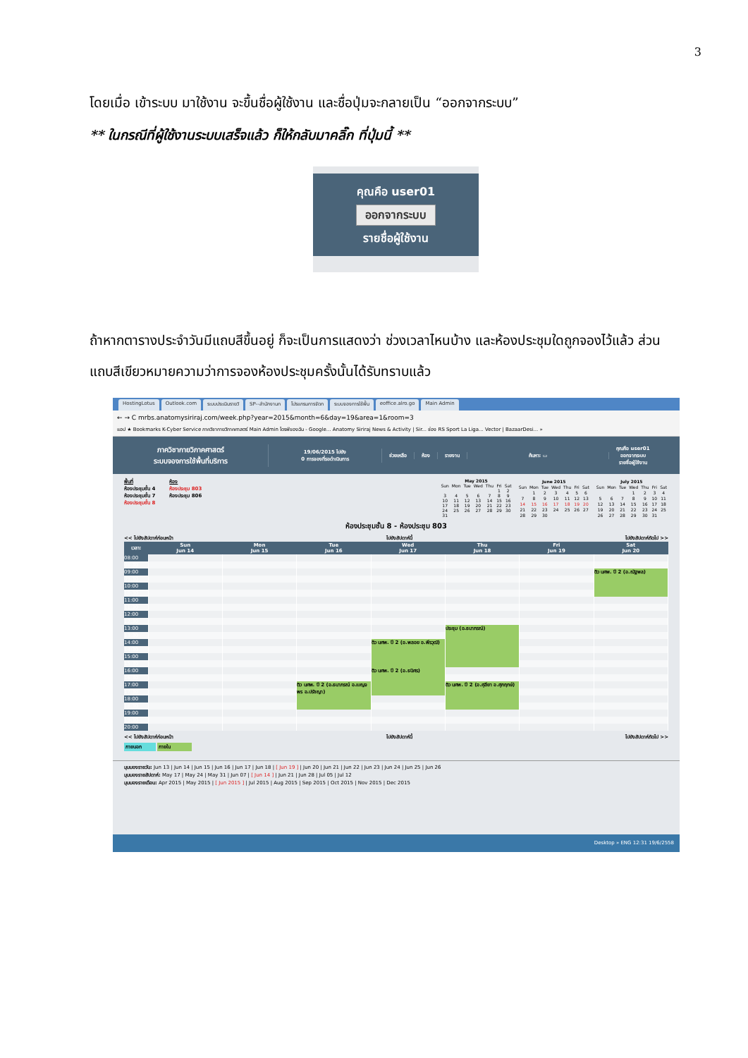3
โดยเมื่อ เข้าระบบ มาใช้งาน จะขึ้นชื่อผู้ใช้งาน และชื่อปุ่มจะกลายเป็น “ออกจากระบบ”
** ในกรณีที่ผู้ใช้งานระบบเสร็จแล้ว ก็ให้กลับมาคลิ๊ก ที่ปุ่มนี้ **
คุณคือ user01
ออกจากระบบ
รายชื่อผู้ใช้งาน
ถ้าหากตารางประจำวันมีแถบสีขึ้นอยู่ ก็จะเป็นการแสดงว่า ช่วงเวลาไหนบ้าง และห้องประชุมใดถูกจองไว้แล้ว ส่วนแถบสีเขียวหมายความว่าการจองห้องประชุมครั้งนั้นได้รับทราบแล้ว
HostingLotus Outlook.com ระบบประเมินรายวิ SP--สำนักงานก โปรแกรมการจัดก ระบบจองการใช้พื้น eoffice.alro.go Main Admin
← → C mrbs.anatomysiriraj.com/week.php?year=2015&month=6&day=19&area=1&room=3
แอป ★ Bookmarks K-Cyber Service ภาควิชากายวิภาคศาสตร์ Main Admin ไดรฟ์ของฉัน - Google... Anatomy Siriraj News & Activity | Sir... ช่อง RS Sport La Liga... Vector | BazaarDesi... »
ภาควิชากายวิภาคศาสตร์
ระบบจองการใช้พื้นที่บริการ
19/06/2015 ไปยัง
0 การจองที่รอดำเนินการ
ช่วยเหลือ ห้อง รายงาน ค้นหา: ▭
คุณคือ user01
ออกจากระบบ
รายชื่อผู้ใช้งาน
พื้นที่
ห้องประชุมชั้น 4
ห้องประชุมชั้น 7
ห้องประชุมชั้น 8
ห้อง
ห้องประชุม 803
ห้องประชุม 806
| May 2015 | | | | | | |
| --- | --- | --- | --- | --- | --- | --- |
| Sun | Mon | Tue | Wed | Thu | Fri | Sat |
| | | | | | 1 | 2 |
| 3 | 4 | 5 | 6 | 7 | 8 | 9 |
| 10 | 11 | 12 | 13 | 14 | 15 | 16 |
| 17 | 18 | 19 | 20 | 21 | 22 | 23 |
| 24 | 25 | 26 | 27 | 28 | 29 | 30 |
| 31 | | | | | | |
| June 2015 | | | | | | |
| --- | --- | --- | --- | --- | --- | --- |
| Sun | Mon | Tue | Wed | Thu | Fri | Sat |
| | 1 | 2 | 3 | 4 | 5 | 6 |
| 7 | 8 | 9 | 10 | 11 | 12 | 13 |
| 14 | 15 | 16 | 17 | 18 | 19 | 20 |
| 21 | 22 | 23 | 24 | 25 | 26 | 27 |
| 28 | 29 | 30 | | | | |
| July 2015 | | | | | | |
| --- | --- | --- | --- | --- | --- | --- |
| Sun | Mon | Tue | Wed | Thu | Fri | Sat |
| | | | 1 | 2 | 3 | 4 |
| 5 | 6 | 7 | 8 | 9 | 10 | 11 |
| 12 | 13 | 14 | 15 | 16 | 17 | 18 |
| 19 | 20 | 21 | 22 | 23 | 24 | 25 |
| 26 | 27 | 28 | 29 | 30 | 31 | |
ห้องประชุมชั้น 8 - ห้องประชุม 803
<< ไปยังสัปดาห์ก่อนหน้า ไปยังสัปดาห์นี้ ไปยังสัปดาห์ถัดไป >>
| เวลา: | Sun Jun 14 | Mon Jun 15 | Tue Jun 16 | Wed Jun 17 | Thu Jun 18 | Fri Jun 19 | Sat Jun 20 |
| --- | --- | --- | --- | --- | --- | --- | --- |
| 08:00 | | | | | | | |
| 08:30 | | | | | | | |
| 09:00 | | | | | | | ติว นศพ. ปี 2 (อ.ณัฐพล) |
| 09:30 | | | | | | | |
| 10:00 | | | | | | | |
| 10:30 | | | | | | | |
| 11:00 | | | | | | | |
| 11:30 | | | | | | | |
| 12:00 | | | | | | | |
| 12:30 | | | | | | | |
| 13:00 | | | | | ประชุม (อ.ธนาภรณ์) | | |
| 13:30 | | | | | | | |
| 14:00 | | | | ติว นศพ. ปี 2 (อ.พลอย อ.พีรวุฒิ) | | | |
| 14:30 | | | | | | | |
| 15:00 | | | | | | | |
| 15:30 | | | | | | | |
| 16:00 | | | | ติว นศพ. ปี 2 (อ.ธนิศร) | | | |
| 16:30 | | | | | | | |
| 17:00 | | | ติว นศพ. ปี 2 (อ.ธนาภรณ์ อ.เบญจพร อ.ปรัชญา) | | ติว นศพ. ปี 2 (อ.ศุลียา อ.ศุภฤกษ์) | | |
| 17:30 | | | | | | | |
| 18:00 | | | | | | | |
| 18:30 | | | | | | | |
| 19:00 | | | | | | | |
| 19:30 | | | | | | | |
| 20:00 | | | | | | | |
<< ไปยังสัปดาห์ก่อนหน้า ไปยังสัปดาห์นี้ ไปยังสัปดาห์ถัดไป >>
ภายนอก ภายใน
มุมมองรายวัน: Jun 13 | Jun 14 | Jun 15 | Jun 16 | Jun 17 | Jun 18 | [ Jun 19 ] | Jun 20 | Jun 21 | Jun 22 | Jun 23 | Jun 24 | Jun 25 | Jun 26
มุมมองรายสัปดาห์: May 17 | May 24 | May 31 | Jun 07 | [ Jun 14 ] | Jun 21 | Jun 28 | Jul 05 | Jul 12
มุมมองรายเดือน: Apr 2015 | May 2015 | [ Jun 2015 ] | Jul 2015 | Aug 2015 | Sep 2015 | Oct 2015 | Nov 2015 | Dec 2015
Desktop » ENG 12:31 19/6/2558